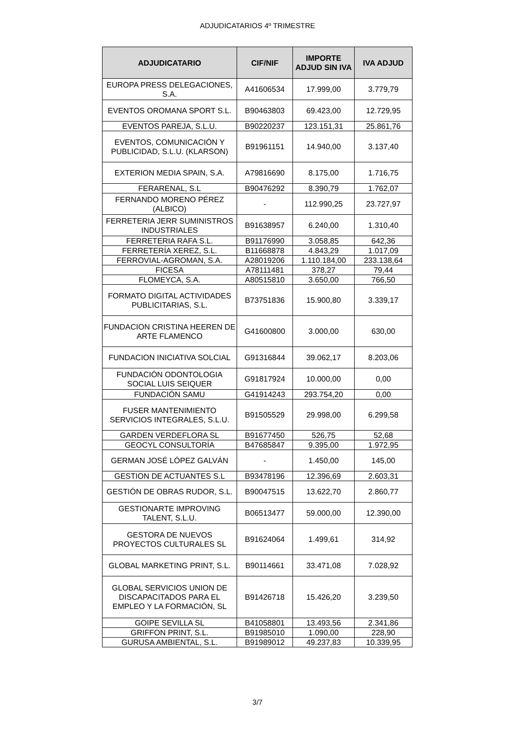ADJUDICATARIOS 4º TRIMESTRE
| ADJUDICATARIO | CIF/NIF | IMPORTE ADJUD SIN IVA | IVA ADJUD |
| --- | --- | --- | --- |
| EUROPA PRESS DELEGACIONES, S.A. | A41606534 | 17.999,00 | 3.779,79 |
| EVENTOS OROMANA SPORT S.L. | B90463803 | 69.423,00 | 12.729,95 |
| EVENTOS PAREJA, S.L.U. | B90220237 | 123.151,31 | 25.861,76 |
| EVENTOS, COMUNICACIÓN Y PUBLICIDAD, S.L.U. (KLARSON) | B91961151 | 14.940,00 | 3.137,40 |
| EXTERION MEDIA SPAIN, S.A. | A79816690 | 8.175,00 | 1.716,75 |
| FERARENAL, S.L | B90476292 | 8.390,79 | 1.762,07 |
| FERNANDO MORENO PÉREZ (ALBICO) | - | 112.990,25 | 23.727,97 |
| FERRETERIA JERR SUMINISTROS INDUSTRIALES | B91638957 | 6.240,00 | 1.310,40 |
| FERRETERIA RAFA S.L. | B91176990 | 3.058,85 | 642,36 |
| FERRETERÍA XEREZ, S.L. | B11668878 | 4.843,29 | 1.017,09 |
| FERROVIAL-AGROMAN, S.A. | A28019206 | 1.110.184,00 | 233.138,64 |
| FICESA | A78111481 | 378,27 | 79,44 |
| FLOMEYCA, S.A. | A80515810 | 3.650,00 | 766,50 |
| FORMATO DIGITAL ACTIVIDADES PUBLICITARIAS, S.L. | B73751836 | 15.900,80 | 3.339,17 |
| FUNDACION CRISTINA HEEREN DE ARTE FLAMENCO | G41600800 | 3.000,00 | 630,00 |
| FUNDACION INICIATIVA SOLCIAL | G91316844 | 39.062,17 | 8.203,06 |
| FUNDACIÓN ODONTOLOGIA SOCIAL LUIS SEIQUER | G91817924 | 10.000,00 | 0,00 |
| FUNDACIÓN SAMU | G41914243 | 293.754,20 | 0,00 |
| FUSER MANTENIMIENTO SERVICIOS INTEGRALES, S.L.U. | B91505529 | 29.998,00 | 6.299,58 |
| GARDEN VERDEFLORA SL | B91677450 | 526,75 | 52,68 |
| GEOCYL CONSULTORÍA | B47685847 | 9.395,00 | 1.972,95 |
| GERMAN JOSÉ LÓPEZ GALVÁN | - | 1.450,00 | 145,00 |
| GESTION DE ACTUANTES S.L | B93478196 | 12.396,69 | 2.603,31 |
| GESTIÓN DE OBRAS RUDOR, S.L. | B90047515 | 13.622,70 | 2.860,77 |
| GESTIONARTE IMPROVING TALENT, S.L.U. | B06513477 | 59.000,00 | 12.390,00 |
| GESTORA DE NUEVOS PROYECTOS CULTURALES SL | B91624064 | 1.499,61 | 314,92 |
| GLOBAL MARKETING PRINT, S.L. | B90114661 | 33.471,08 | 7.028,92 |
| GLOBAL SERVICIOS UNION DE DISCAPACITADOS PARA EL EMPLEO Y LA FORMACIÓN, SL | B91426718 | 15.426,20 | 3.239,50 |
| GOIPE SEVILLA SL | B41058801 | 13.493,56 | 2.341,86 |
| GRIFFON PRINT, S.L. | B91985010 | 1.090,00 | 228,90 |
| GURUSA AMBIENTAL, S.L. | B91989012 | 49.237,83 | 10.339,95 |
3/7